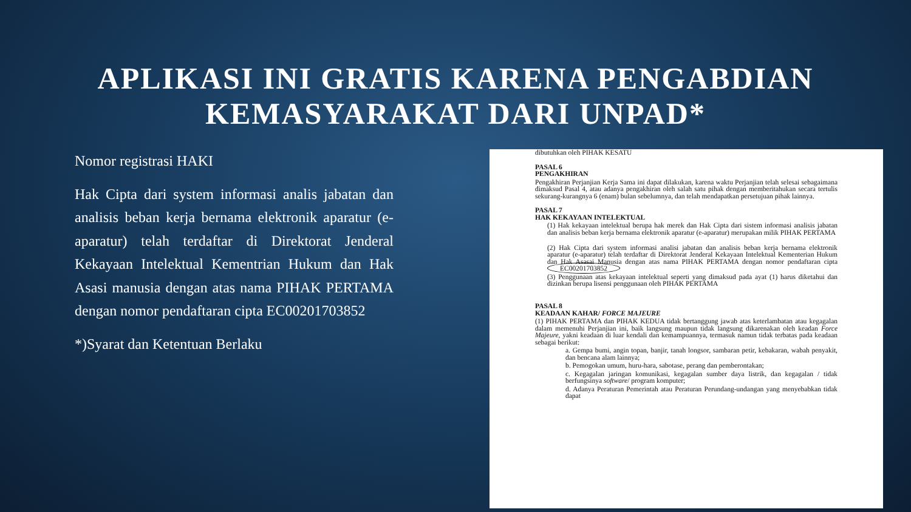APLIKASI INI GRATIS KARENA PENGABDIAN
KEMASYARAKAT DARI UNPAD*
Nomor registrasi HAKI
Hak Cipta dari system informasi analis jabatan dan analisis beban kerja bernama elektronik aparatur (e-aparatur) telah terdaftar di Direktorat Jenderal Kekayaan Intelektual Kementrian Hukum dan Hak Asasi manusia dengan atas nama PIHAK PERTAMA dengan nomor pendaftaran cipta EC00201703852
*)Syarat dan Ketentuan Berlaku
dibutuhkan oleh PIHAK KESATU
PASAL 6
PENGAKHIRAN
Pengakhiran Perjanjian Kerja Sama ini dapat dilakukan, karena waktu Perjanjian telah selesai sebagaimana dimaksud Pasal 4, atau adanya pengakhiran oleh salah satu pihak dengan memberitahukan secara tertulis sekurang-kurangnya 6 (enam) bulan sebelumnya, dan telah mendapatkan persetujuan pihak lainnya.
PASAL 7
HAK KEKAYAAN INTELEKTUAL
(1) Hak kekayaan intelektual berupa hak merek dan Hak Cipta dari sistem informasi analisis jabatan dan analisis beban kerja bernama elektronik aparatur (e-aparatur) merupakan milik PIHAK PERTAMA
(2) Hak Cipta dari system informasi analisi jabatan dan analisis beban kerja bernama elektronik aparatur (e-aparatur) telah terdaftar di Direktorat Jenderal Kekayaan Intelektual Kementerian Hukum dan Hak Asasai Manusia dengan atas nama PIHAK PERTAMA dengan nomor pendaftaran cipta EC00201703852
(3) Penggunaan atas kekayaan intelektual seperti yang dimaksud pada ayat (1) harus diketahui dan dizinkan berupa lisensi penggunaan oleh PIHAK PERTAMA
PASAL 8
KEADAAN KAHAR/ FORCE MAJEURE
(1) PIHAK PERTAMA dan PIHAK KEDUA tidak bertanggung jawab atas keterlambatan atau kegagalan dalam memenuhi Perjanjian ini, baik langsung maupun tidak langsung dikarenakan oleh keadan Force Majeure, yakni keadaan di luar kendali dan kemampuannya, termasuk namun tidak terbatas pada keadaan sebagai berikut:
a. Gempa bumi, angin topan, banjir, tanah longsor, sambaran petir, kebakaran, wabah penyakit, dan bencana alam lainnya;
b. Pemogokan umum, huru-hara, sabotase, perang dan pemberontakan;
c. Kegagalan jaringan komunikasi, kegagalan sumber daya listrik, dan kegagalan / tidak berfungsinya software/ program komputer;
d. Adanya Peraturan Pemerintah atau Peraturan Perundang-undangan yang menyebabkan tidak dapat